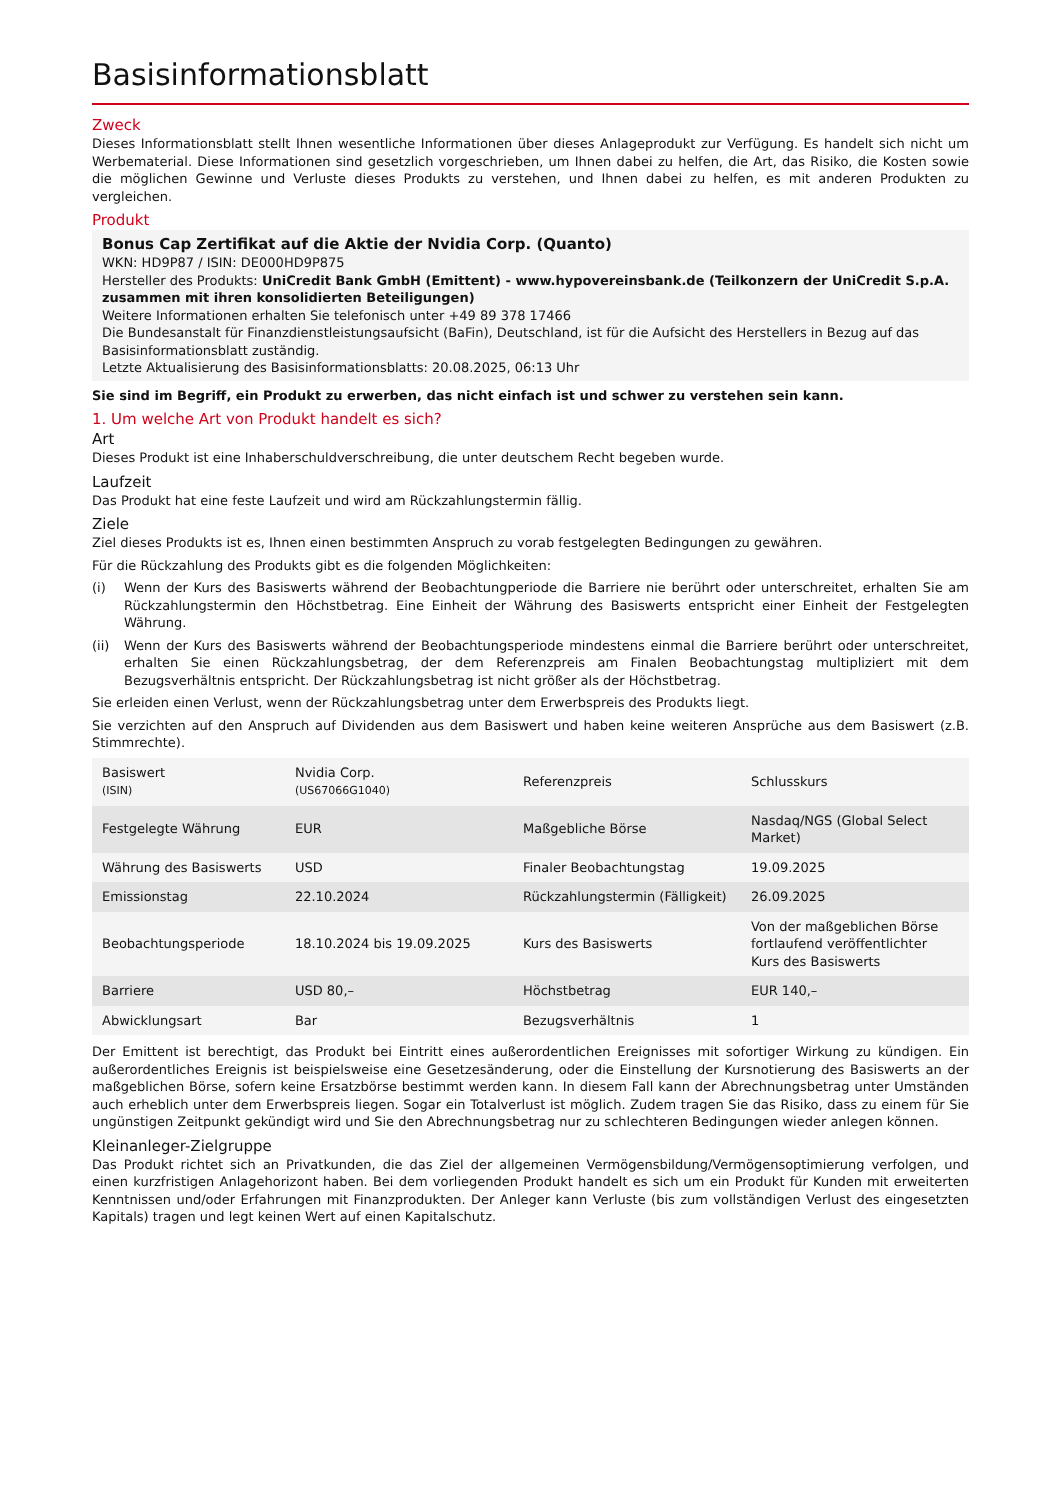Basisinformationsblatt
Zweck
Dieses Informationsblatt stellt Ihnen wesentliche Informationen über dieses Anlageprodukt zur Verfügung. Es handelt sich nicht um Werbematerial. Diese Informationen sind gesetzlich vorgeschrieben, um Ihnen dabei zu helfen, die Art, das Risiko, die Kosten sowie die möglichen Gewinne und Verluste dieses Produkts zu verstehen, und Ihnen dabei zu helfen, es mit anderen Produkten zu vergleichen.
Produkt
Bonus Cap Zertifikat auf die Aktie der Nvidia Corp. (Quanto)
WKN: HD9P87 / ISIN: DE000HD9P875
Hersteller des Produkts: UniCredit Bank GmbH (Emittent) - www.hypovereinsbank.de (Teilkonzern der UniCredit S.p.A. zusammen mit ihren konsolidierten Beteiligungen)
Weitere Informationen erhalten Sie telefonisch unter +49 89 378 17466
Die Bundesanstalt für Finanzdienstleistungsaufsicht (BaFin), Deutschland, ist für die Aufsicht des Herstellers in Bezug auf das Basisinformationsblatt zuständig.
Letzte Aktualisierung des Basisinformationsblatts: 20.08.2025, 06:13 Uhr
Sie sind im Begriff, ein Produkt zu erwerben, das nicht einfach ist und schwer zu verstehen sein kann.
1. Um welche Art von Produkt handelt es sich?
Art
Dieses Produkt ist eine Inhaberschuldverschreibung, die unter deutschem Recht begeben wurde.
Laufzeit
Das Produkt hat eine feste Laufzeit und wird am Rückzahlungstermin fällig.
Ziele
Ziel dieses Produkts ist es, Ihnen einen bestimmten Anspruch zu vorab festgelegten Bedingungen zu gewähren.
Für die Rückzahlung des Produkts gibt es die folgenden Möglichkeiten:
(i) Wenn der Kurs des Basiswerts während der Beobachtungperiode die Barriere nie berührt oder unterschreitet, erhalten Sie am Rückzahlungstermin den Höchstbetrag. Eine Einheit der Währung des Basiswerts entspricht einer Einheit der Festgelegten Währung.
(ii) Wenn der Kurs des Basiswerts während der Beobachtungsperiode mindestens einmal die Barriere berührt oder unterschreitet, erhalten Sie einen Rückzahlungsbetrag, der dem Referenzpreis am Finalen Beobachtungstag multipliziert mit dem Bezugsverhältnis entspricht. Der Rückzahlungsbetrag ist nicht größer als der Höchstbetrag.
Sie erleiden einen Verlust, wenn der Rückzahlungsbetrag unter dem Erwerbspreis des Produkts liegt.
Sie verzichten auf den Anspruch auf Dividenden aus dem Basiswert und haben keine weiteren Ansprüche aus dem Basiswert (z.B. Stimmrechte).
| Basiswert (ISIN) | Nvidia Corp. (US67066G1040) | Referenzpreis | Schlusskurs |
| Festgelegte Währung | EUR | Maßgebliche Börse | Nasdaq/NGS (Global Select Market) |
| Währung des Basiswerts | USD | Finaler Beobachtungstag | 19.09.2025 |
| Emissionstag | 22.10.2024 | Rückzahlungstermin (Fälligkeit) | 26.09.2025 |
| Beobachtungsperiode | 18.10.2024 bis 19.09.2025 | Kurs des Basiswerts | Von der maßgeblichen Börse fortlaufend veröffentlichter Kurs des Basiswerts |
| Barriere | USD 80,– | Höchstbetrag | EUR 140,– |
| Abwicklungsart | Bar | Bezugsverhältnis | 1 |
Der Emittent ist berechtigt, das Produkt bei Eintritt eines außerordentlichen Ereignisses mit sofortiger Wirkung zu kündigen. Ein außerordentliches Ereignis ist beispielsweise eine Gesetzesänderung, oder die Einstellung der Kursnotierung des Basiswerts an der maßgeblichen Börse, sofern keine Ersatzbörse bestimmt werden kann. In diesem Fall kann der Abrechnungsbetrag unter Umständen auch erheblich unter dem Erwerbspreis liegen. Sogar ein Totalverlust ist möglich. Zudem tragen Sie das Risiko, dass zu einem für Sie ungünstigen Zeitpunkt gekündigt wird und Sie den Abrechnungsbetrag nur zu schlechteren Bedingungen wieder anlegen können.
Kleinanleger-Zielgruppe
Das Produkt richtet sich an Privatkunden, die das Ziel der allgemeinen Vermögensbildung/Vermögensoptimierung verfolgen, und einen kurzfristigen Anlagehorizont haben. Bei dem vorliegenden Produkt handelt es sich um ein Produkt für Kunden mit erweiterten Kenntnissen und/oder Erfahrungen mit Finanzprodukten. Der Anleger kann Verluste (bis zum vollständigen Verlust des eingesetzten Kapitals) tragen und legt keinen Wert auf einen Kapitalschutz.